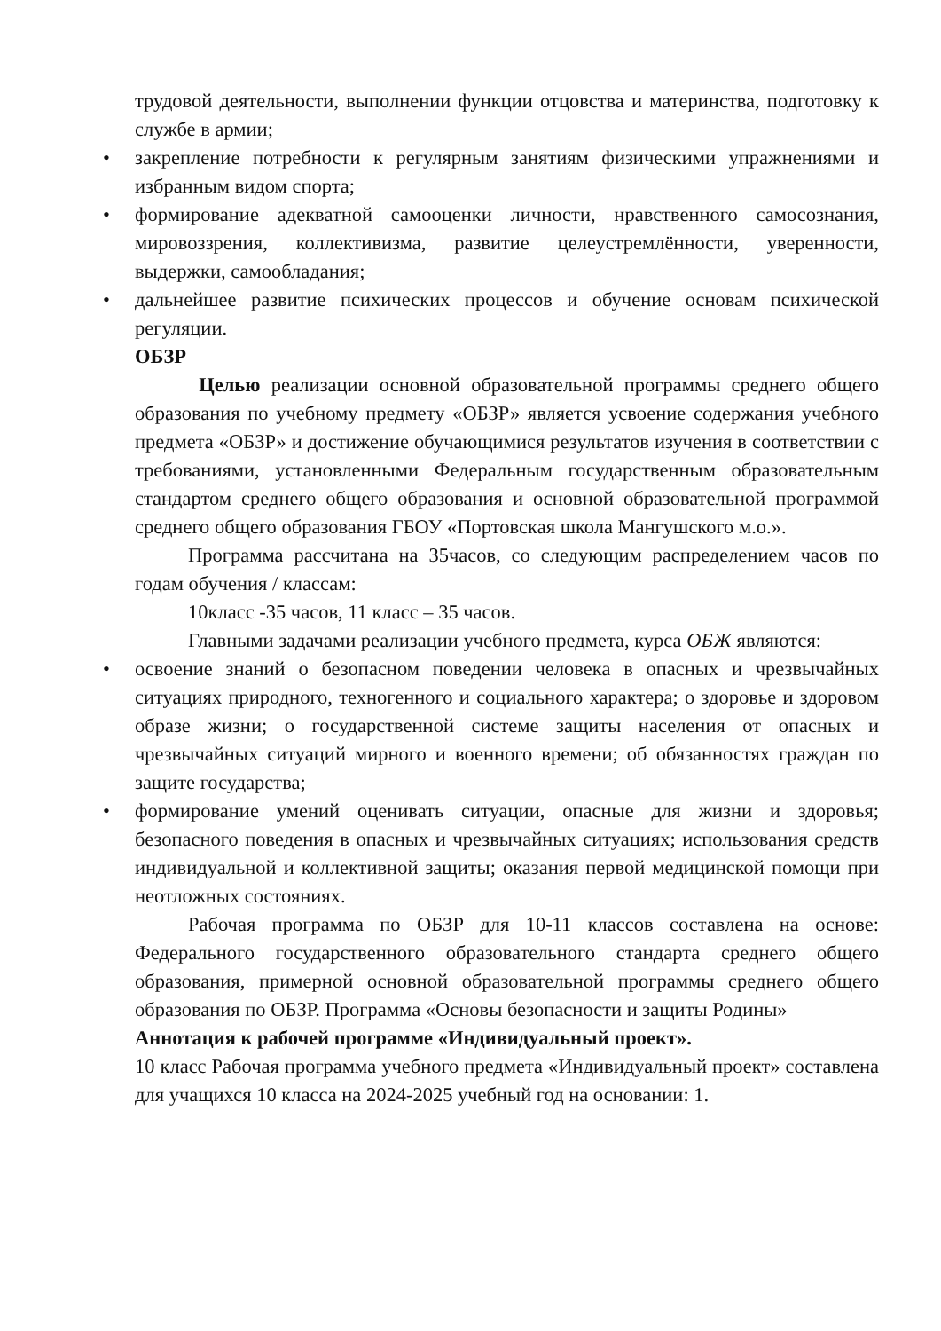трудовой деятельности, выполнении функции отцовства и материнства, подготовку к службе в армии;
• закрепление потребности к регулярным занятиям физическими упражнениями и избранным видом спорта;
• формирование адекватной самооценки личности, нравственного самосознания, мировоззрения, коллективизма, развитие целеустремлённости, уверенности, выдержки, самообладания;
• дальнейшее развитие психических процессов и обучение основам психической регуляции.
ОБЗР
Целью реализации основной образовательной программы среднего общего образования по учебному предмету «ОБЗР» является усвоение содержания учебного предмета «ОБЗР» и достижение обучающимися результатов изучения в соответствии с требованиями, установленными Федеральным государственным образовательным стандартом среднего общего образования и основной образовательной программой среднего общего образования ГБОУ «Портовская школа Мангушского м.о.».
Программа рассчитана на 35часов, со следующим распределением часов по годам обучения / классам:
10класс -35 часов, 11 класс – 35 часов.
Главными задачами реализации учебного предмета, курса ОБЖ являются:
• освоение знаний о безопасном поведении человека в опасных и чрезвычайных ситуациях природного, техногенного и социального характера; о здоровье и здоровом образе жизни; о государственной системе защиты населения от опасных и чрезвычайных ситуаций мирного и военного времени; об обязанностях граждан по защите государства;
• формирование умений оценивать ситуации, опасные для жизни и здоровья; безопасного поведения в опасных и чрезвычайных ситуациях; использования средств индивидуальной и коллективной защиты; оказания первой медицинской помощи при неотложных состояниях.
Рабочая программа по ОБЗР для 10-11 классов составлена на основе: Федерального государственного образовательного стандарта среднего общего образования, примерной основной образовательной программы среднего общего образования по ОБЗР. Программа «Основы безопасности и защиты Родины»
Аннотация к рабочей программе «Индивидуальный проект».
10 класс Рабочая программа учебного предмета «Индивидуальный проект» составлена для учащихся 10 класса на 2024-2025 учебный год на основании: 1.